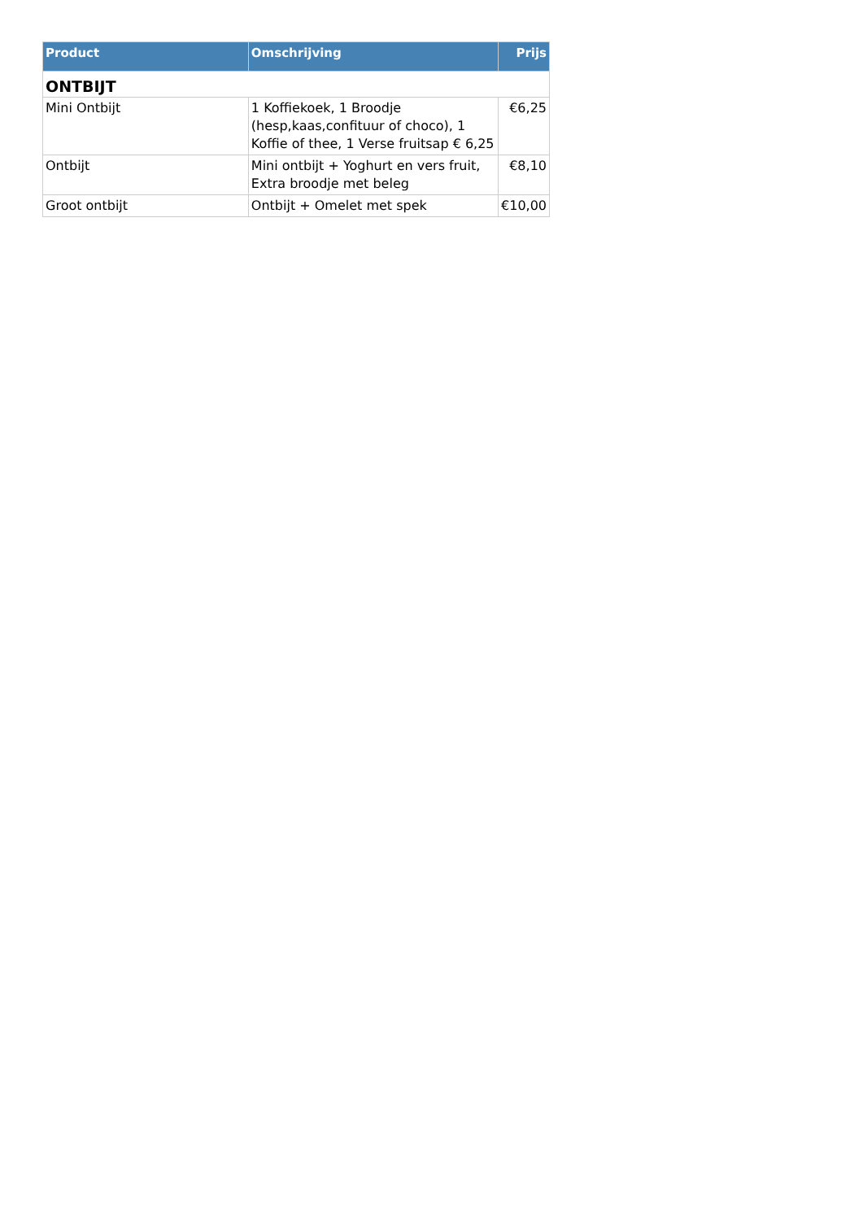| Product | Omschrijving | Prijs |
| --- | --- | --- |
| ONTBIJT | | |
| Mini Ontbijt | 1 Koffiekoek, 1 Broodje (hesp,kaas,confituur of choco), 1 Koffie of thee, 1 Verse fruitsap € 6,25 | €6,25 |
| Ontbijt | Mini ontbijt + Yoghurt en vers fruit, Extra broodje met beleg | €8,10 |
| Groot ontbijt | Ontbijt + Omelet met spek | €10,00 |